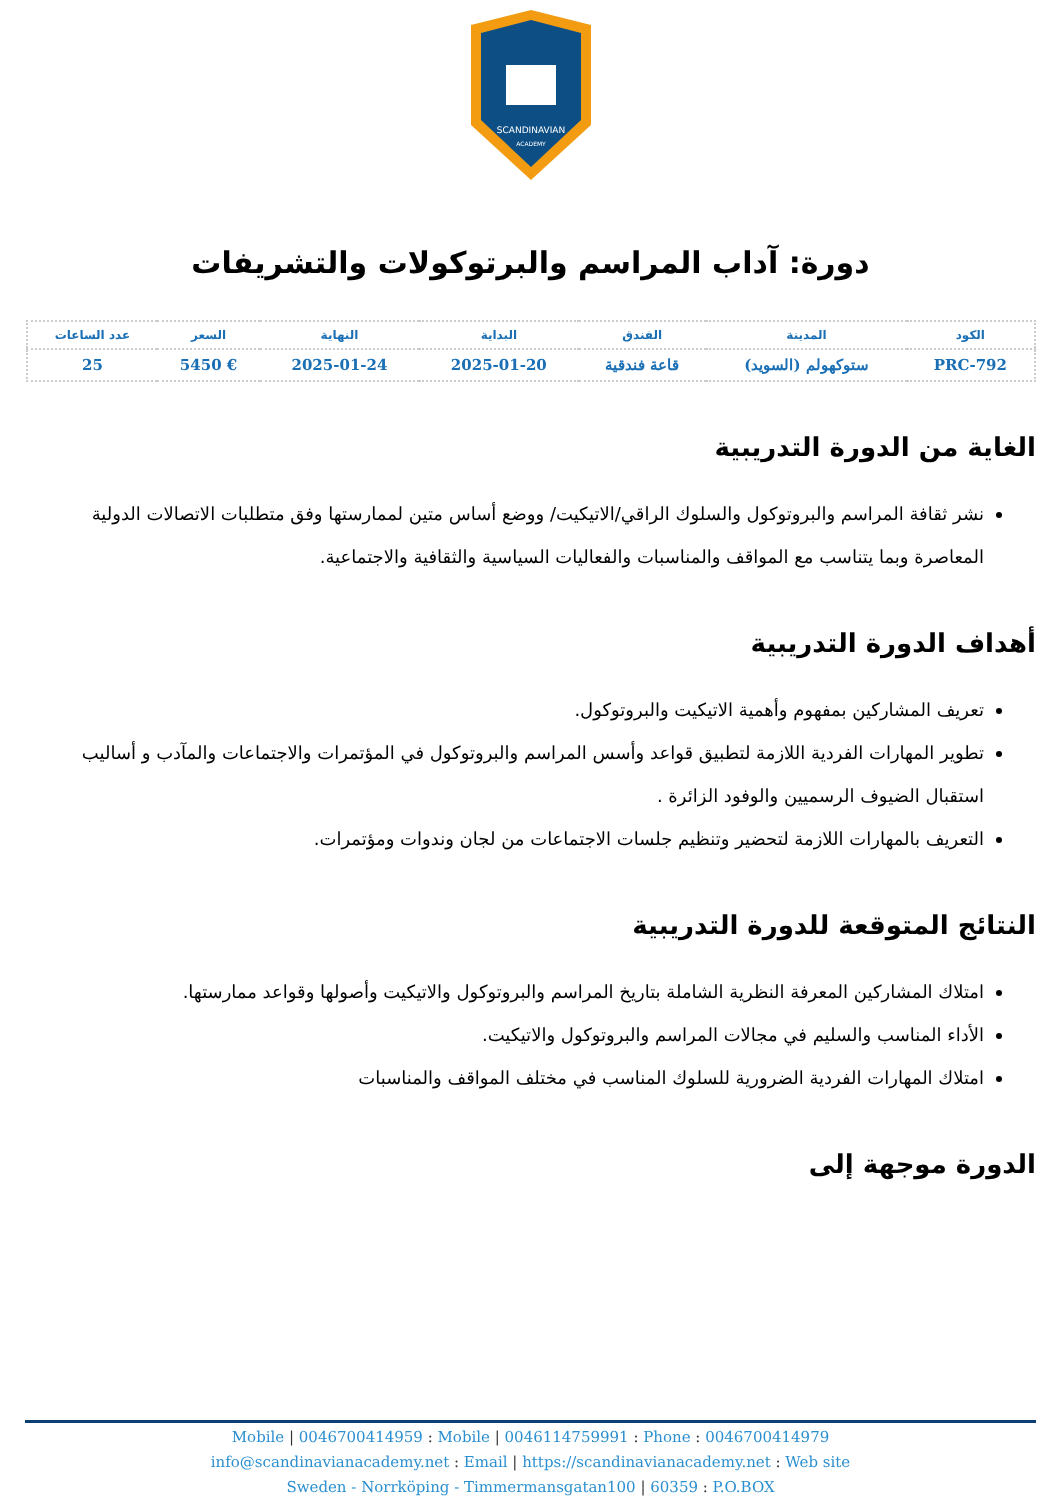SCANDINAVIAN
ACADEMY
دورة: آداب المراسم والبرتوكولات والتشريفات
| الكود | المدينة | الفندق | البداية | النهاية | السعر | عدد الساعات |
| --- | --- | --- | --- | --- | --- | --- |
| PRC-792 | ستوكهولم (السويد) | قاعة فندقية | 2025-01-20 | 2025-01-24 | € 5450 | 25 |
الغاية من الدورة التدريبية
نشر ثقافة المراسم والبروتوكول والسلوك الراقي/الاتيكيت/ ووضع أساس متين لممارستها وفق متطلبات الاتصالات الدولية المعاصرة وبما يتناسب مع المواقف والمناسبات والفعاليات السياسية والثقافية والاجتماعية.
أهداف الدورة التدريبية
تعريف المشاركين بمفهوم وأهمية الاتيكيت والبروتوكول.
تطوير المهارات الفردية اللازمة لتطبيق قواعد وأسس المراسم والبروتوكول في المؤتمرات والاجتماعات والمآدب و أساليب استقبال الضيوف الرسميين والوفود الزائرة .
التعريف بالمهارات اللازمة لتحضير وتنظيم جلسات الاجتماعات من لجان وندوات ومؤتمرات.
النتائج المتوقعة للدورة التدريبية
امتلاك المشاركين المعرفة النظرية الشاملة بتاريخ المراسم والبروتوكول والاتيكيت وأصولها وقواعد ممارستها.
الأداء المناسب والسليم في مجالات المراسم والبروتوكول والاتيكيت.
امتلاك المهارات الفردية الضرورية للسلوك المناسب في مختلف المواقف والمناسبات
الدورة موجهة إلى
Mobile | 0046700414959 : Mobile | 0046114759991 : Phone : 0046700414979
info@scandinavianacademy.net : Email | https://scandinavianacademy.net : Web site
Sweden - Norrköping - Timmermansgatan100 | 60359 : P.O.BOX